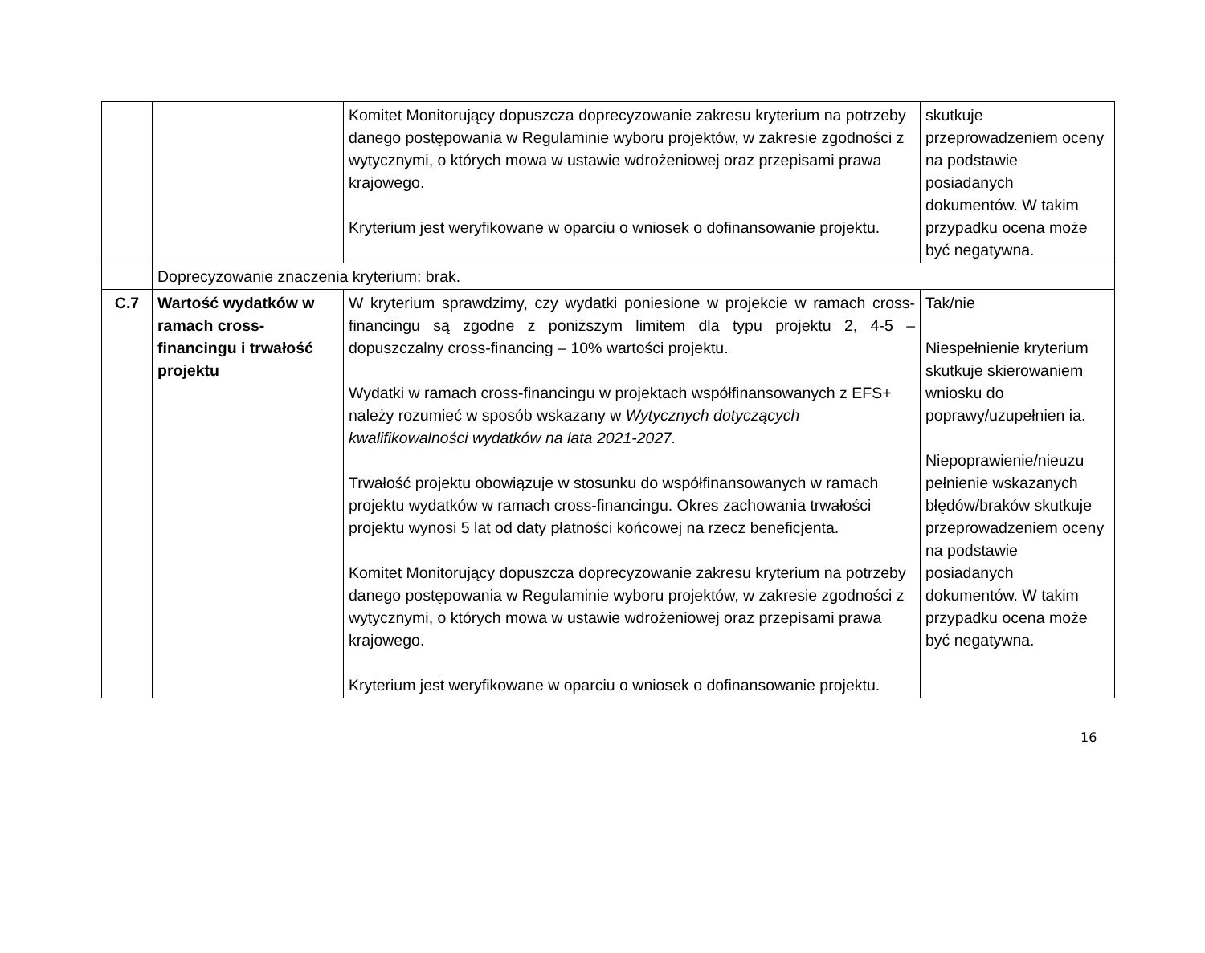| | | Komitet Monitorujący dopuszcza doprecyzowanie zakresu kryterium na potrzeby danego postępowania w Regulaminie wyboru projektów, w zakresie zgodności z wytycznymi, o których mowa w ustawie wdrożeniowej oraz przepisami prawa krajowego. Kryterium jest weryfikowane w oparciu o wniosek o dofinansowanie projektu. | skutkuje przeprowadzeniem oceny na podstawie posiadanych dokumentów. W takim przypadku ocena może być negatywna. |
| | Doprecyzowanie znaczenia kryterium: brak. | | |
| C.7 | Wartość wydatków w ramach cross-financingu i trwałość projektu | W kryterium sprawdzimy, czy wydatki poniesione w projekcie w ramach cross-financingu są zgodne z poniższym limitem dla typu projektu 2, 4-5 – dopuszczalny cross-financing – 10% wartości projektu. Wydatki w ramach cross-financingu w projektach współfinansowanych z EFS+ należy rozumieć w sposób wskazany w Wytycznych dotyczących kwalifikowalności wydatków na lata 2021-2027. Trwałość projektu obowiązuje w stosunku do współfinansowanych w ramach projektu wydatków w ramach cross-financingu. Okres zachowania trwałości projektu wynosi 5 lat od daty płatności końcowej na rzecz beneficjenta. Komitet Monitorujący dopuszcza doprecyzowanie zakresu kryterium na potrzeby danego postępowania w Regulaminie wyboru projektów, w zakresie zgodności z wytycznymi, o których mowa w ustawie wdrożeniowej oraz przepisami prawa krajowego. Kryterium jest weryfikowane w oparciu o wniosek o dofinansowanie projektu. | Tak/nie Niespełnienie kryterium skutkuje skierowaniem wniosku do poprawy/uzupełnien ia. Niepoprawienie/nieuzu pełnienie wskazanych błędów/braków skutkuje przeprowadzeniem oceny na podstawie posiadanych dokumentów. W takim przypadku ocena może być negatywna. |
16